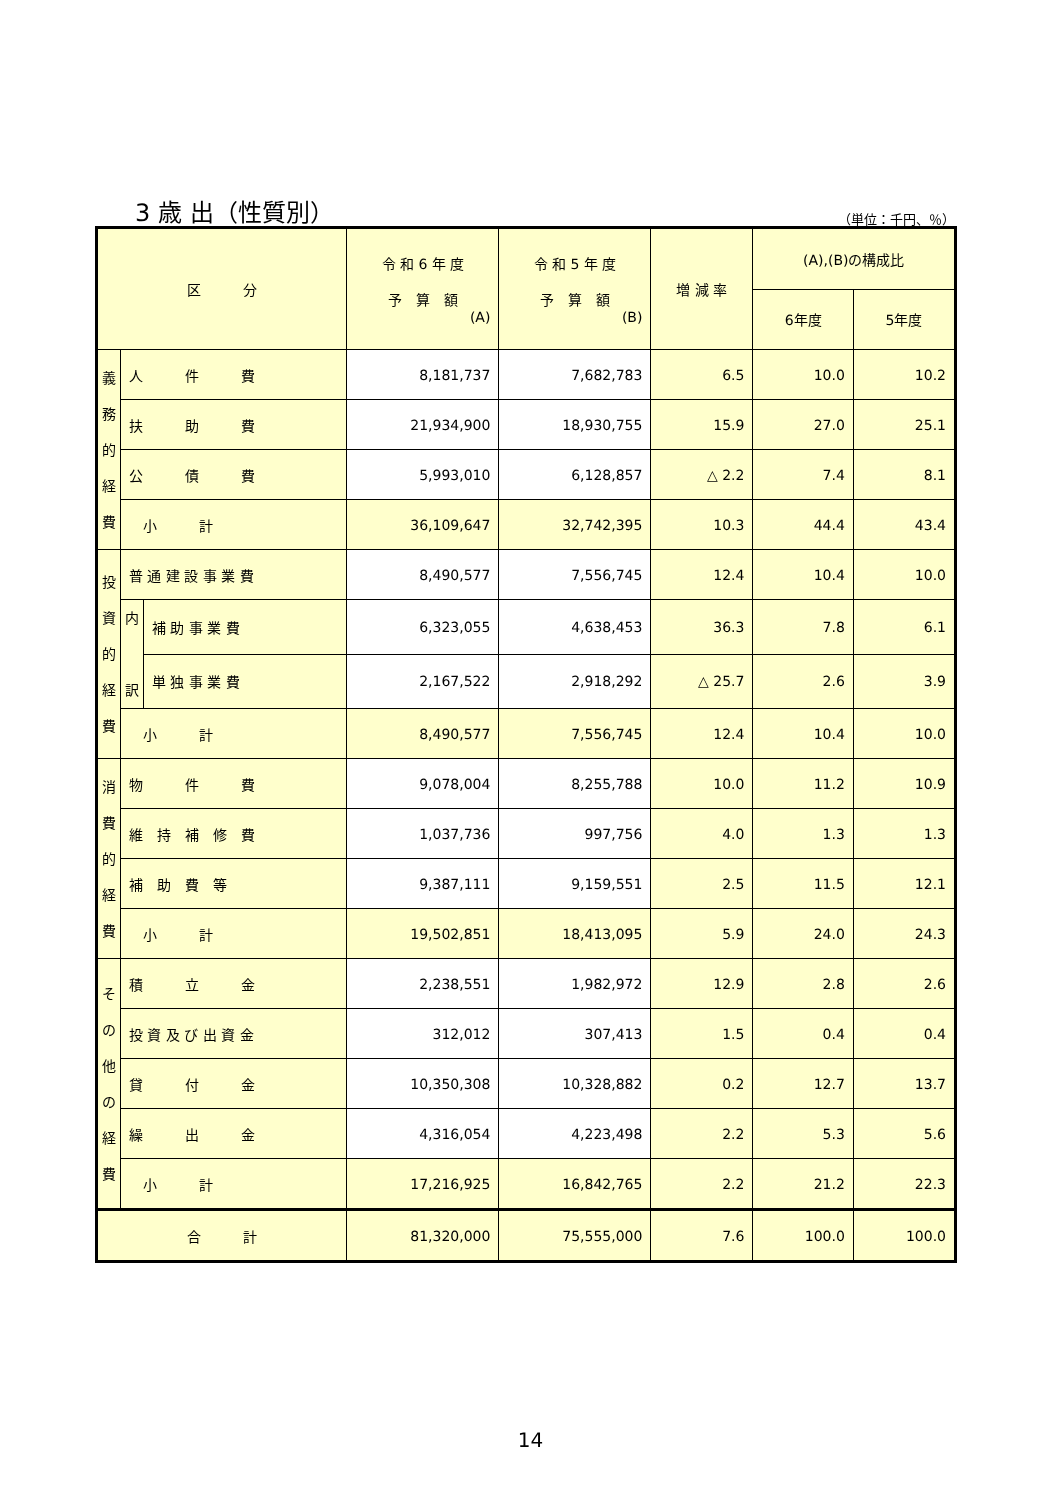3 歳 出（性質別）
（単位：千円、％）
| 区 分 | | | 令 和 6 年 度 予 算 額 (A) | 令 和 5 年 度 予 算 額 (B) | 増 減 率 | (A),(B)の構成比 | |
| --- | --- | --- | --- | --- | --- | --- | --- |
| | | | | | | 6年度 | 5年度 |
| 義 務 的 経 費 | 人 件 費 | | 8,181,737 | 7,682,783 | 6.5 | 10.0 | 10.2 |
| | 扶 助 費 | | 21,934,900 | 18,930,755 | 15.9 | 27.0 | 25.1 |
| | 公 債 費 | | 5,993,010 | 6,128,857 | △ 2.2 | 7.4 | 8.1 |
| | 小 計 | | 36,109,647 | 32,742,395 | 10.3 | 44.4 | 43.4 |
| 投 資 的 経 費 | 普 通 建 設 事 業 費 | | 8,490,577 | 7,556,745 | 12.4 | 10.4 | 10.0 |
| | 内 訳 | 補 助 事 業 費 | 6,323,055 | 4,638,453 | 36.3 | 7.8 | 6.1 |
| | | 単 独 事 業 費 | 2,167,522 | 2,918,292 | △ 25.7 | 2.6 | 3.9 |
| | 小 計 | | 8,490,577 | 7,556,745 | 12.4 | 10.4 | 10.0 |
| 消 費 的 経 費 | 物 件 費 | | 9,078,004 | 8,255,788 | 10.0 | 11.2 | 10.9 |
| | 維 持 補 修 費 | | 1,037,736 | 997,756 | 4.0 | 1.3 | 1.3 |
| | 補 助 費 等 | | 9,387,111 | 9,159,551 | 2.5 | 11.5 | 12.1 |
| | 小 計 | | 19,502,851 | 18,413,095 | 5.9 | 24.0 | 24.3 |
| そ の 他 の 経 費 | 積 立 金 | | 2,238,551 | 1,982,972 | 12.9 | 2.8 | 2.6 |
| | 投 資 及 び 出 資 金 | | 312,012 | 307,413 | 1.5 | 0.4 | 0.4 |
| | 貸 付 金 | | 10,350,308 | 10,328,882 | 0.2 | 12.7 | 13.7 |
| | 繰 出 金 | | 4,316,054 | 4,223,498 | 2.2 | 5.3 | 5.6 |
| | 小 計 | | 17,216,925 | 16,842,765 | 2.2 | 21.2 | 22.3 |
| 合 計 | | | 81,320,000 | 75,555,000 | 7.6 | 100.0 | 100.0 |
14